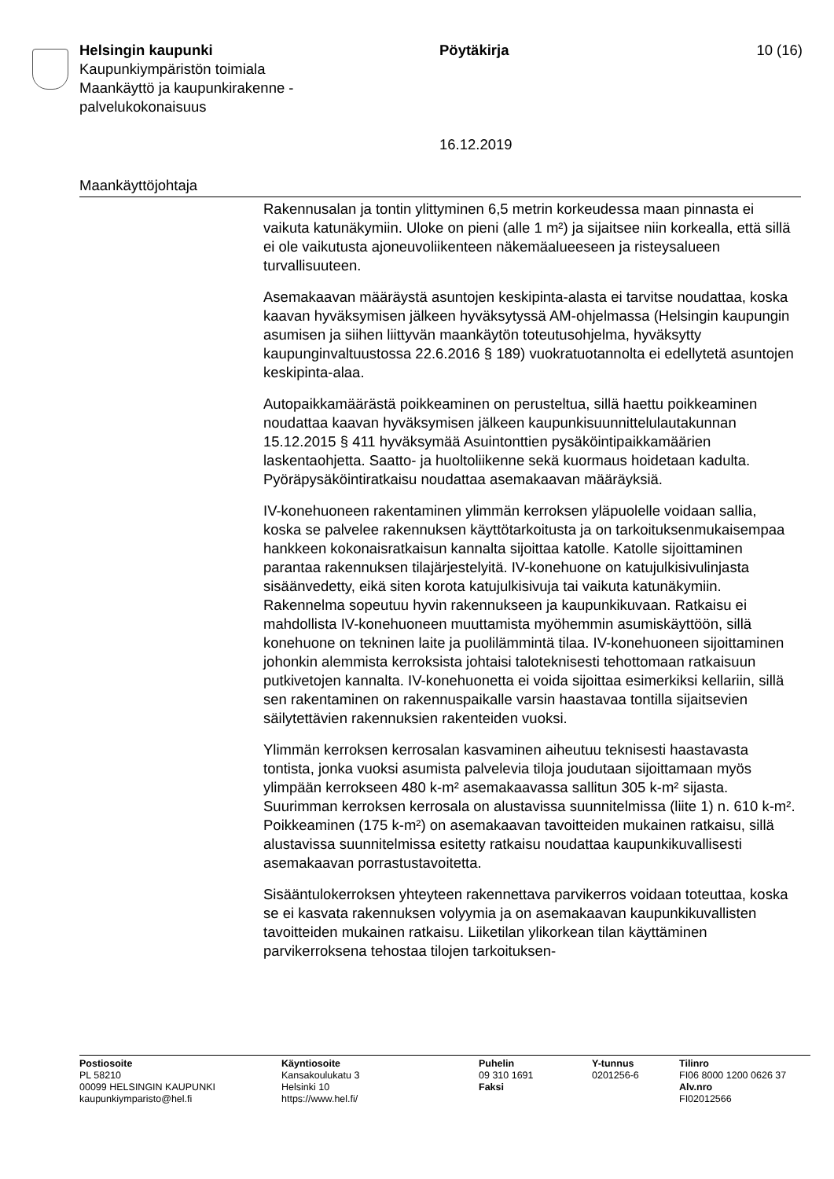Helsingin kaupunki
Kaupunkiympäristön toimiala
Maankäyttö ja kaupunkirakenne -
palvelukokonaisuus
Pöytäkirja
16.12.2019
10 (16)
Maankäyttöjohtaja
Rakennusalan ja tontin ylittyminen 6,5 metrin korkeudessa maan pinnasta ei vaikuta katunäkymiin. Uloke on pieni (alle 1 m²) ja sijaitsee niin korkealla, että sillä ei ole vaikutusta ajoneuvoliikenteen näkemäalueeseen ja risteysalueen turvallisuuteen.
Asemakaavan määräystä asuntojen keskipinta-alasta ei tarvitse noudattaa, koska kaavan hyväksymisen jälkeen hyväksytyssä AM-ohjelmassa (Helsingin kaupungin asumisen ja siihen liittyvän maankäytön toteutusohjelma, hyväksytty kaupunginvaltuustossa 22.6.2016 § 189) vuokratuotannolta ei edellytetä asuntojen keskipinta-alaa.
Autopaikkamäärästä poikkeaminen on perusteltua, sillä haettu poikkeaminen noudattaa kaavan hyväksymisen jälkeen kaupunkisuunnittelulautakunnan 15.12.2015 § 411 hyväksymää Asuintonttien pysäköintipaikkamäärien laskentaohjetta. Saatto- ja huoltoliikenne sekä kuormaus hoidetaan kadulta. Pyöräpysäköintiratkaisu noudattaa asemakaavan määräyksiä.
IV-konehuoneen rakentaminen ylimmän kerroksen yläpuolelle voidaan sallia, koska se palvelee rakennuksen käyttötarkoitusta ja on tarkoituksenmukaisempaa hankkeen kokonaisratkaisun kannalta sijoittaa katolle. Katolle sijoittaminen parantaa rakennuksen tilajärjestelyitä. IV-konehuone on katujulkisivulinjasta sisäänvedetty, eikä siten korota katujulkisivuja tai vaikuta katunäkymiin. Rakennelma sopeutuu hyvin rakennukseen ja kaupunkikuvaan. Ratkaisu ei mahdollista IV-konehuoneen muuttamista myöhemmin asumiskäyttöön, sillä konehuone on tekninen laite ja puolilämmintä tilaa. IV-konehuoneen sijoittaminen johonkin alemmista kerroksista johtaisi taloteknisesti tehottomaan ratkaisuun putkivetojen kannalta. IV-konehuonetta ei voida sijoittaa esimerkiksi kellariin, sillä sen rakentaminen on rakennuspaikalle varsin haastavaa tontilla sijaitsevien säilytettävien rakennuksien rakenteiden vuoksi.
Ylimmän kerroksen kerrosalan kasvaminen aiheutuu teknisesti haastavasta tontista, jonka vuoksi asumista palvelevia tiloja joudutaan sijoittamaan myös ylimpään kerrokseen 480 k-m² asemakaavassa sallitun 305 k-m² sijasta. Suurimman kerroksen kerrosala on alustavissa suunnitelmissa (liite 1) n. 610 k-m². Poikkeaminen (175 k-m²) on asemakaavan tavoitteiden mukainen ratkaisu, sillä alustavissa suunnitelmissa esitetty ratkaisu noudattaa kaupunkikuvallisesti asemakaavan porrastustavoitetta.
Sisääntulokerroksen yhteyteen rakennettava parvikerros voidaan toteuttaa, koska se ei kasvata rakennuksen volyymia ja on asemakaavan kaupunkikuvallisten tavoitteiden mukainen ratkaisu. Liiketilan ylikorkean tilan käyttäminen parvikerroksena tehostaa tilojen tarkoituksen-
Postiosoite
PL 58210
00099 HELSINGIN KAUPUNKI
kaupunkiymparisto@hel.fi
Käyntiosoite
Kansakoulukatu 3
Helsinki 10
https://www.hel.fi/
Puhelin
09 310 1691
Faksi
Y-tunnus
0201256-6
Tilinro
FI06 8000 1200 0626 37
Alv.nro
FI02012566